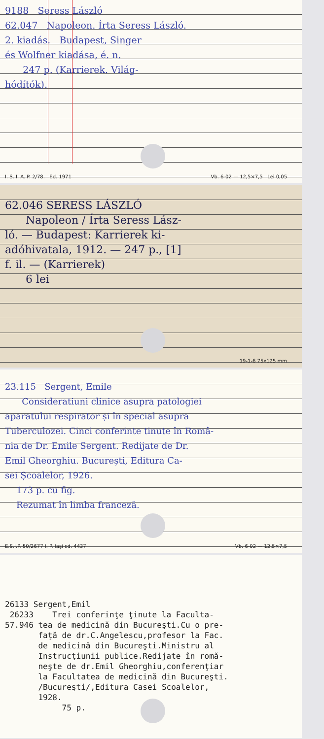9188 Seress László
62.047 Napoleon. Írta Seress László.
2. kiadás. Budapest, Singer
és Wolfner kiadása, é. n.
247 p. (Karrierek. Világ-
hódítók).
I. S. I. A. P. 2/78. Ed. 1971 Vb. 6-02 — 12,5×7,5 Lei 0,05
62.046 SERESS LÁSZLÓ
Napoleon / Írta Seress Lász-
ló. — Budapest: Karrierek ki-
adóhivatala, 1912. — 247 p., [1]
f. il. — (Karrierek)
6 lei
19-1-6 75x125 mm
23.115 Sergent, Emile
Consideratiuni clinice asupra patologiei
aparatului respirator și în special asupra
Tuberculozei. Cinci conferinte tinute în Româ-
nia de Dr. Emile Sergent. Redijate de Dr.
Emil Gheorghiu. București, Editura Ca-
sei Școalelor, 1926.
173 p. cu fig.
Rezumat în limba franceză.
E.S.I.P. 50/2677 I. P. Iași cd. 4437 Vb. 6-02 — 12,5×7,5
26133 Sergent,Emil
26233 Trei conferinţe ţinute la Faculta-
57.946 tea de medicină din Bucureşti.Cu o pre-
faţă de dr.C.Angelescu,profesor la Fac.
de medicină din Bucureşti.Ministru al
Instrucţiunii publice.Redijate în romă-
neşte de dr.Emil Gheorghiu,conferenţiar
la Facultatea de medicină din Bucureşti.
/Bucureşti/,Editura Casei Scoalelor,
1928.
75 p.